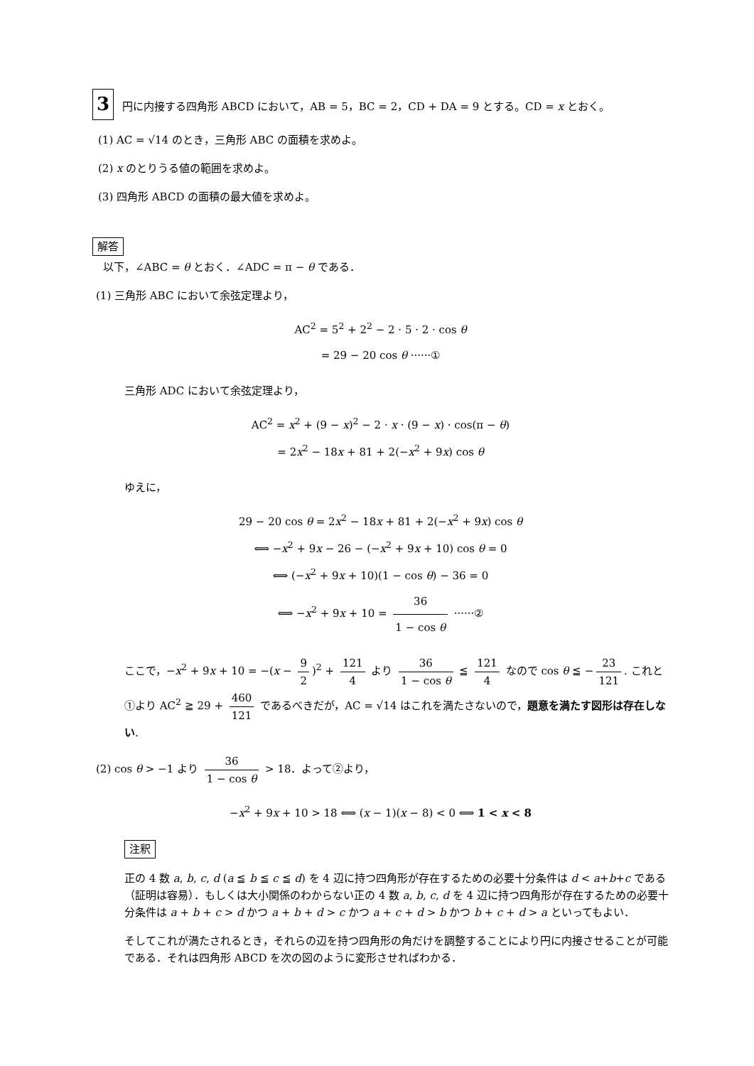3 円に内接する四角形 ABCD において，AB = 5，BC = 2，CD + DA = 9 とする。CD = x とおく。
(1) AC = √14 のとき，三角形 ABC の面積を求めよ。
(2) x のとりうる値の範囲を求めよ。
(3) 四角形 ABCD の面積の最大値を求めよ。
解答
以下，∠ABC = θ とおく．∠ADC = π − θ である．
(1) 三角形 ABC において余弦定理より，
AC<sup>2</sup> = 5<sup>2</sup> + 2<sup>2</sup> − 2 · 5 · 2 · cos θ
= 29 − 20 cos θ ······①
三角形 ADC において余弦定理より，
AC<sup>2</sup> = x<sup>2</sup> + (9 − x)<sup>2</sup> − 2 · x · (9 − x) · cos(π − θ)
= 2x<sup>2</sup> − 18x + 81 + 2(−x<sup>2</sup> + 9x) cos θ
ゆえに，
29 − 20 cos θ = 2x<sup>2</sup> − 18x + 81 + 2(−x<sup>2</sup> + 9x) cos θ
⟺ −x<sup>2</sup> + 9x − 26 − (−x<sup>2</sup> + 9x + 10) cos θ = 0
⟺ (−x<sup>2</sup> + 9x + 10)(1 − cos θ) − 36 = 0
⟺ −x<sup>2</sup> + 9x + 10 = 36 1 − cos θ ······②
ここで，−x<sup>2</sup> + 9x + 10 = −(x − 9 2)<sup>2</sup> + 121 4 より 36 1 − cos θ ≦ 121 4 なので cos θ ≦ − 23 121. これと①より AC<sup>2</sup> ≧ 29 + 460 121 であるべきだが，AC = √14 はこれを満たさないので，題意を満たす図形は存在しない.
(2) cos θ > −1 より 36 1 − cos θ > 18．よって②より，
−x<sup>2</sup> + 9x + 10 > 18 ⟺ (x − 1)(x − 8) < 0 ⟺ 1 < x < 8
注釈
正の 4 数 a, b, c, d (a ≦ b ≦ c ≦ d) を 4 辺に持つ四角形が存在するための必要十分条件は d < a+b+c である（証明は容易）．もしくは大小関係のわからない正の 4 数 a, b, c, d を 4 辺に持つ四角形が存在するための必要十分条件は a + b + c > d かつ a + b + d > c かつ a + c + d > b かつ b + c + d > a といってもよい．
そしてこれが満たされるとき，それらの辺を持つ四角形の角だけを調整することにより円に内接させることが可能である．それは四角形 ABCD を次の図のように変形させればわかる．